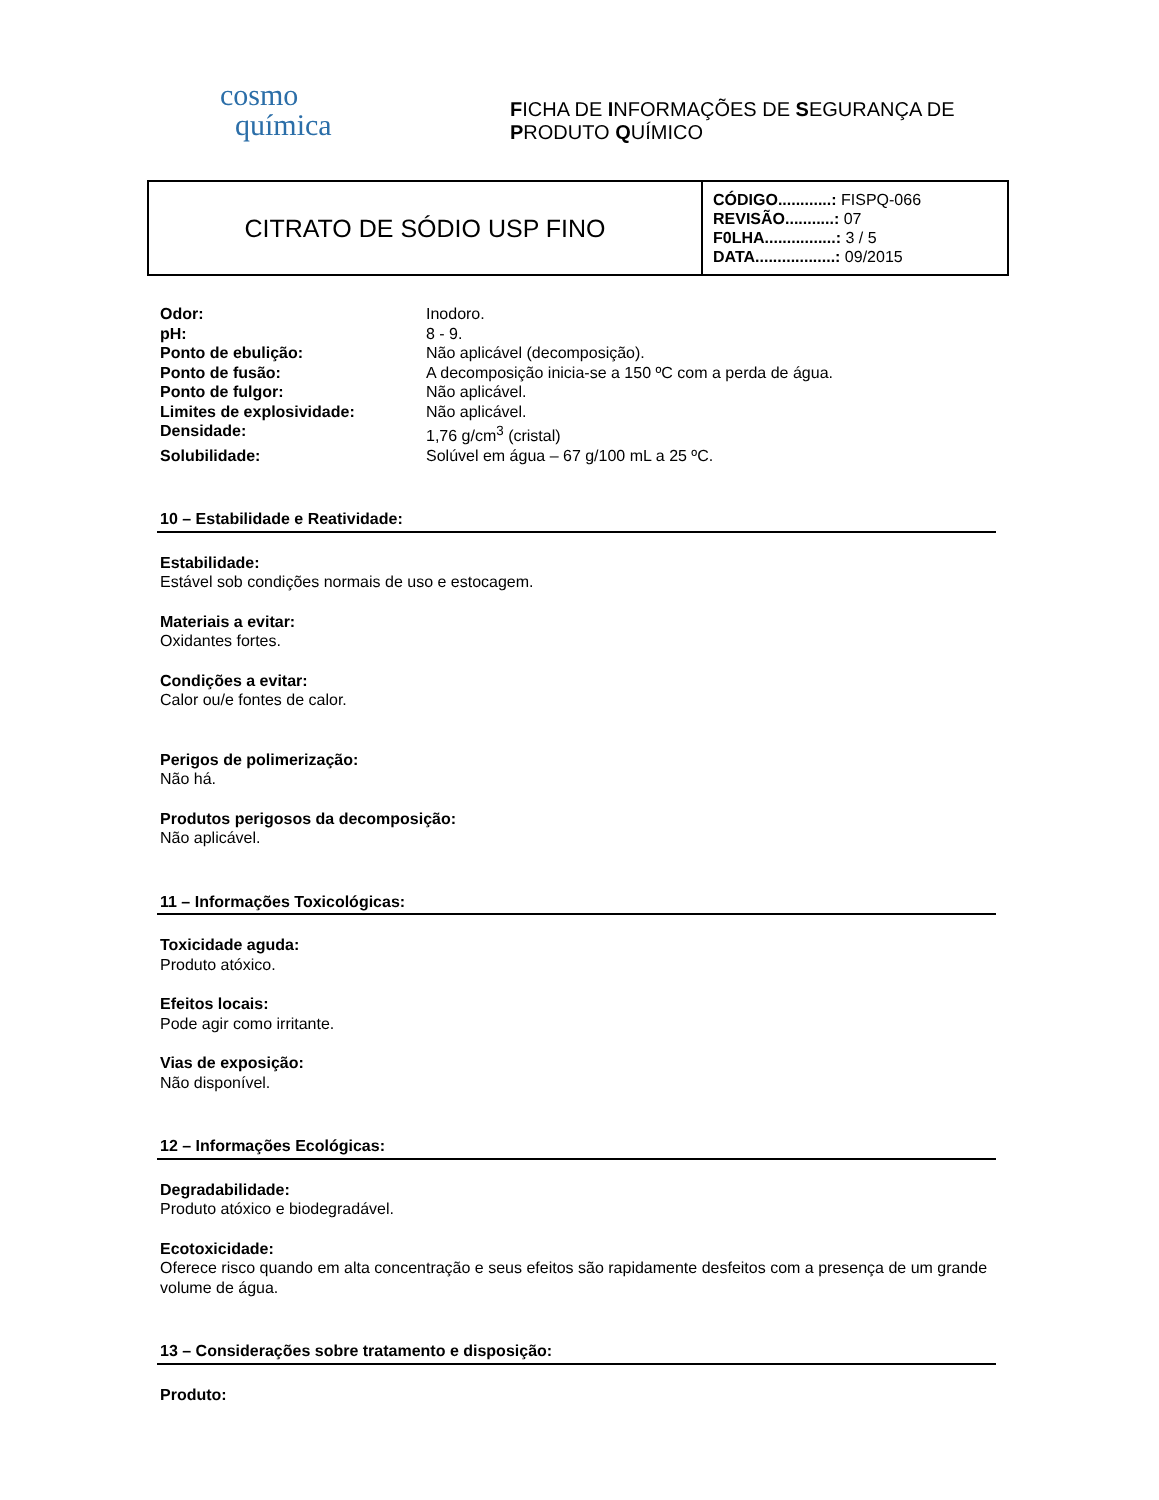cosmo
química
FICHA DE INFORMAÇÕES DE SEGURANÇA DE
PRODUTO QUÍMICO
| CITRATO DE SÓDIO USP FINO | CÓDIGO............: FISPQ-066 REVISÃO...........: 07 F0LHA................: 3 / 5 DATA..................: 09/2015 |
| Odor: | Inodoro. |
| pH: | 8 - 9. |
| Ponto de ebulição: | Não aplicável (decomposição). |
| Ponto de fusão: | A decomposição inicia-se a 150 ºC com a perda de água. |
| Ponto de fulgor: | Não aplicável. |
| Limites de explosividade: | Não aplicável. |
| Densidade: | 1,76 g/cm<sup>3</sup> (cristal) |
| Solubilidade: | Solúvel em água – 67 g/100 mL a 25 ºC. |
10 – Estabilidade e Reatividade:
Estabilidade:
Estável sob condições normais de uso e estocagem.
Materiais a evitar:
Oxidantes fortes.
Condições a evitar:
Calor ou/e fontes de calor.
Perigos de polimerização:
Não há.
Produtos perigosos da decomposição:
Não aplicável.
11 – Informações Toxicológicas:
Toxicidade aguda:
Produto atóxico.
Efeitos locais:
Pode agir como irritante.
Vias de exposição:
Não disponível.
12 – Informações Ecológicas:
Degradabilidade:
Produto atóxico e biodegradável.
Ecotoxicidade:
Oferece risco quando em alta concentração e seus efeitos são rapidamente desfeitos com a presença de um grande volume de água.
13 – Considerações sobre tratamento e disposição:
Produto: